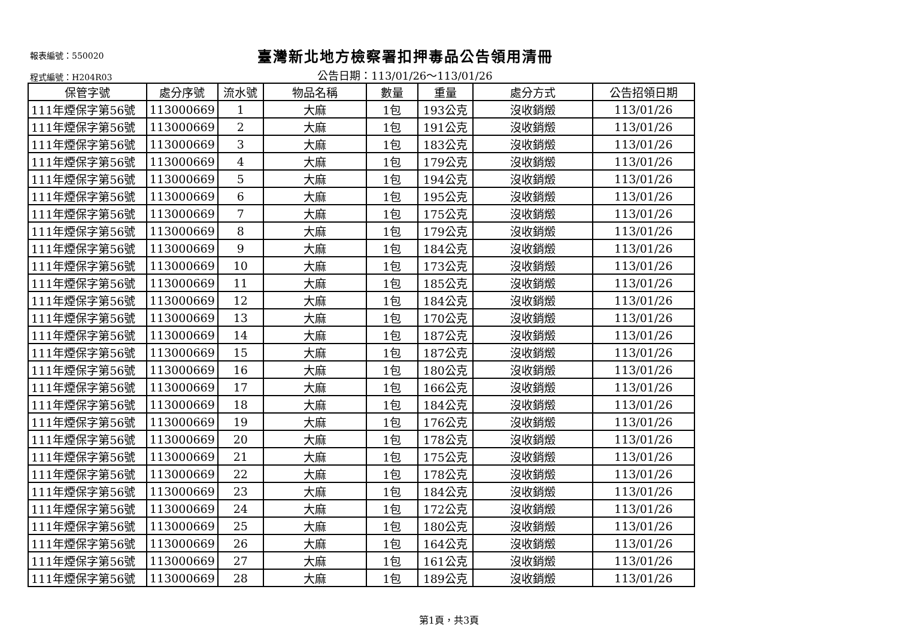報表編號：550020
臺灣新北地方檢察署扣押毒品公告領用清冊
程式編號：H204R03
公告日期：113/01/26～113/01/26
| 保管字號 | 處分序號 | 流水號 | 物品名稱 | 數量 | 重量 | 處分方式 | 公告招領日期 |
| --- | --- | --- | --- | --- | --- | --- | --- |
| 111年煙保字第56號 | 113000669 | 1 | 大麻 | 1包 | 193公克 | 沒收銷燬 | 113/01/26 |
| 111年煙保字第56號 | 113000669 | 2 | 大麻 | 1包 | 191公克 | 沒收銷燬 | 113/01/26 |
| 111年煙保字第56號 | 113000669 | 3 | 大麻 | 1包 | 183公克 | 沒收銷燬 | 113/01/26 |
| 111年煙保字第56號 | 113000669 | 4 | 大麻 | 1包 | 179公克 | 沒收銷燬 | 113/01/26 |
| 111年煙保字第56號 | 113000669 | 5 | 大麻 | 1包 | 194公克 | 沒收銷燬 | 113/01/26 |
| 111年煙保字第56號 | 113000669 | 6 | 大麻 | 1包 | 195公克 | 沒收銷燬 | 113/01/26 |
| 111年煙保字第56號 | 113000669 | 7 | 大麻 | 1包 | 175公克 | 沒收銷燬 | 113/01/26 |
| 111年煙保字第56號 | 113000669 | 8 | 大麻 | 1包 | 179公克 | 沒收銷燬 | 113/01/26 |
| 111年煙保字第56號 | 113000669 | 9 | 大麻 | 1包 | 184公克 | 沒收銷燬 | 113/01/26 |
| 111年煙保字第56號 | 113000669 | 10 | 大麻 | 1包 | 173公克 | 沒收銷燬 | 113/01/26 |
| 111年煙保字第56號 | 113000669 | 11 | 大麻 | 1包 | 185公克 | 沒收銷燬 | 113/01/26 |
| 111年煙保字第56號 | 113000669 | 12 | 大麻 | 1包 | 184公克 | 沒收銷燬 | 113/01/26 |
| 111年煙保字第56號 | 113000669 | 13 | 大麻 | 1包 | 170公克 | 沒收銷燬 | 113/01/26 |
| 111年煙保字第56號 | 113000669 | 14 | 大麻 | 1包 | 187公克 | 沒收銷燬 | 113/01/26 |
| 111年煙保字第56號 | 113000669 | 15 | 大麻 | 1包 | 187公克 | 沒收銷燬 | 113/01/26 |
| 111年煙保字第56號 | 113000669 | 16 | 大麻 | 1包 | 180公克 | 沒收銷燬 | 113/01/26 |
| 111年煙保字第56號 | 113000669 | 17 | 大麻 | 1包 | 166公克 | 沒收銷燬 | 113/01/26 |
| 111年煙保字第56號 | 113000669 | 18 | 大麻 | 1包 | 184公克 | 沒收銷燬 | 113/01/26 |
| 111年煙保字第56號 | 113000669 | 19 | 大麻 | 1包 | 176公克 | 沒收銷燬 | 113/01/26 |
| 111年煙保字第56號 | 113000669 | 20 | 大麻 | 1包 | 178公克 | 沒收銷燬 | 113/01/26 |
| 111年煙保字第56號 | 113000669 | 21 | 大麻 | 1包 | 175公克 | 沒收銷燬 | 113/01/26 |
| 111年煙保字第56號 | 113000669 | 22 | 大麻 | 1包 | 178公克 | 沒收銷燬 | 113/01/26 |
| 111年煙保字第56號 | 113000669 | 23 | 大麻 | 1包 | 184公克 | 沒收銷燬 | 113/01/26 |
| 111年煙保字第56號 | 113000669 | 24 | 大麻 | 1包 | 172公克 | 沒收銷燬 | 113/01/26 |
| 111年煙保字第56號 | 113000669 | 25 | 大麻 | 1包 | 180公克 | 沒收銷燬 | 113/01/26 |
| 111年煙保字第56號 | 113000669 | 26 | 大麻 | 1包 | 164公克 | 沒收銷燬 | 113/01/26 |
| 111年煙保字第56號 | 113000669 | 27 | 大麻 | 1包 | 161公克 | 沒收銷燬 | 113/01/26 |
| 111年煙保字第56號 | 113000669 | 28 | 大麻 | 1包 | 189公克 | 沒收銷燬 | 113/01/26 |
第1頁，共3頁